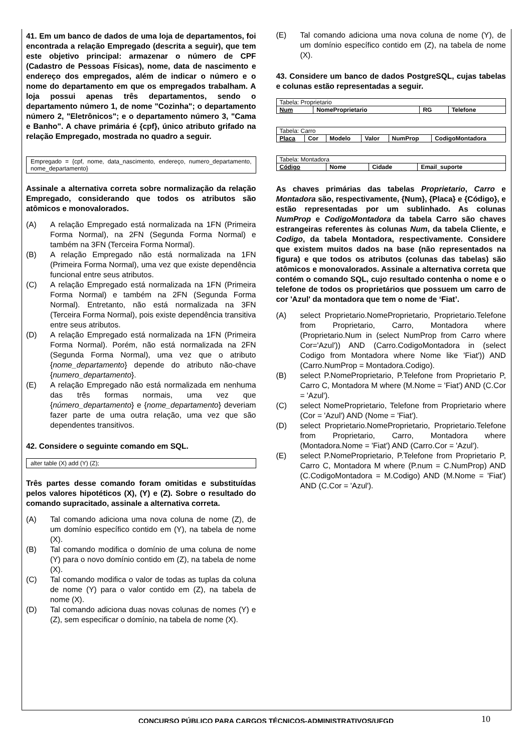41. Em um banco de dados de uma loja de departamentos, foi encontrada a relação Empregado (descrita a seguir), que tem este objetivo principal: armazenar o número de CPF (Cadastro de Pessoas Físicas), nome, data de nascimento e endereço dos empregados, além de indicar o número e o nome do departamento em que os empregados trabalham. A loja possui apenas três departamentos, sendo o departamento número 1, de nome "Cozinha"; o departamento número 2, "Eletrônicos"; e o departamento número 3, "Cama e Banho". A chave primária é {cpf}, único atributo grifado na relação Empregado, mostrada no quadro a seguir.
Empregado = {cpf, nome, data_nascimento, endereço, numero_departamento, nome_departamento}
Assinale a alternativa correta sobre normalização da relação Empregado, considerando que todos os atributos são atômicos e monovalorados.
(A) A relação Empregado está normalizada na 1FN (Primeira Forma Normal), na 2FN (Segunda Forma Normal) e também na 3FN (Terceira Forma Normal).
(B) A relação Empregado não está normalizada na 1FN (Primeira Forma Normal), uma vez que existe dependência funcional entre seus atributos.
(C) A relação Empregado está normalizada na 1FN (Primeira Forma Normal) e também na 2FN (Segunda Forma Normal). Entretanto, não está normalizada na 3FN (Terceira Forma Normal), pois existe dependência transitiva entre seus atributos.
(D) A relação Empregado está normalizada na 1FN (Primeira Forma Normal). Porém, não está normalizada na 2FN (Segunda Forma Normal), uma vez que o atributo {nome_departamento} depende do atributo não-chave {numero_departamento}.
(E) A relação Empregado não está normalizada em nenhuma das três formas normais, uma vez que {número_departamento} e {nome_departamento} deveriam fazer parte de uma outra relação, uma vez que são dependentes transitivos.
42. Considere o seguinte comando em SQL.
alter table (X) add (Y) (Z);
Três partes desse comando foram omitidas e substituídas pelos valores hipotéticos (X), (Y) e (Z). Sobre o resultado do comando supracitado, assinale a alternativa correta.
(A) Tal comando adiciona uma nova coluna de nome (Z), de um domínio específico contido em (Y), na tabela de nome (X).
(B) Tal comando modifica o domínio de uma coluna de nome (Y) para o novo domínio contido em (Z), na tabela de nome (X).
(C) Tal comando modifica o valor de todas as tuplas da coluna de nome (Y) para o valor contido em (Z), na tabela de nome (X).
(D) Tal comando adiciona duas novas colunas de nomes (Y) e (Z), sem especificar o domínio, na tabela de nome (X).
(E) Tal comando adiciona uma nova coluna de nome (Y), de um domínio específico contido em (Z), na tabela de nome (X).
43. Considere um banco de dados PostgreSQL, cujas tabelas e colunas estão representadas a seguir.
| Tabela: Proprietario | | | |
| Num | NomeProprietario | RG | Telefone |
| Tabela: Carro | | | | | |
| Placa | Cor | Modelo | Valor | NumProp | CodigoMontadora |
| Tabela: Montadora | | | |
| Código | Nome | Cidade | Email_suporte |
As chaves primárias das tabelas Proprietario, Carro e Montadora são, respectivamente, {Num}, {Placa} e {Código}, e estão representadas por um sublinhado. As colunas NumProp e CodigoMontadora da tabela Carro são chaves estrangeiras referentes às colunas Num, da tabela Cliente, e Codigo, da tabela Montadora, respectivamente. Considere que existem muitos dados na base (não representados na figura) e que todos os atributos (colunas das tabelas) são atômicos e monovalorados. Assinale a alternativa correta que contém o comando SQL, cujo resultado contenha o nome e o telefone de todos os proprietários que possuem um carro de cor 'Azul' da montadora que tem o nome de ‘Fiat’.
(A) select Proprietario.NomeProprietario, Proprietario.Telefone from Proprietario, Carro, Montadora where (Proprietario.Num in (select NumProp from Carro where Cor='Azul')) AND (Carro.CodigoMontadora in (select Codigo from Montadora where Nome like 'Fiat')) AND (Carro.NumProp = Montadora.Codigo).
(B) select P.NomeProprietario, P.Telefone from Proprietario P, Carro C, Montadora M where (M.Nome = 'Fiat') AND (C.Cor = 'Azul').
(C) select NomeProprietario, Telefone from Proprietario where (Cor = 'Azul') AND (Nome = 'Fiat').
(D) select Proprietario.NomeProprietario, Proprietario.Telefone from Proprietario, Carro, Montadora where (Montadora.Nome = 'Fiat') AND (Carro.Cor = 'Azul').
(E) select P.NomeProprietario, P.Telefone from Proprietario P, Carro C, Montadora M where (P.num = C.NumProp) AND (C.CodigoMontadora = M.Codigo) AND (M.Nome = 'Fiat') AND (C.Cor = 'Azul').
CONCURSO PÚBLICO PARA CARGOS TÉCNICOS-ADMINISTRATIVOS/UFGD 10